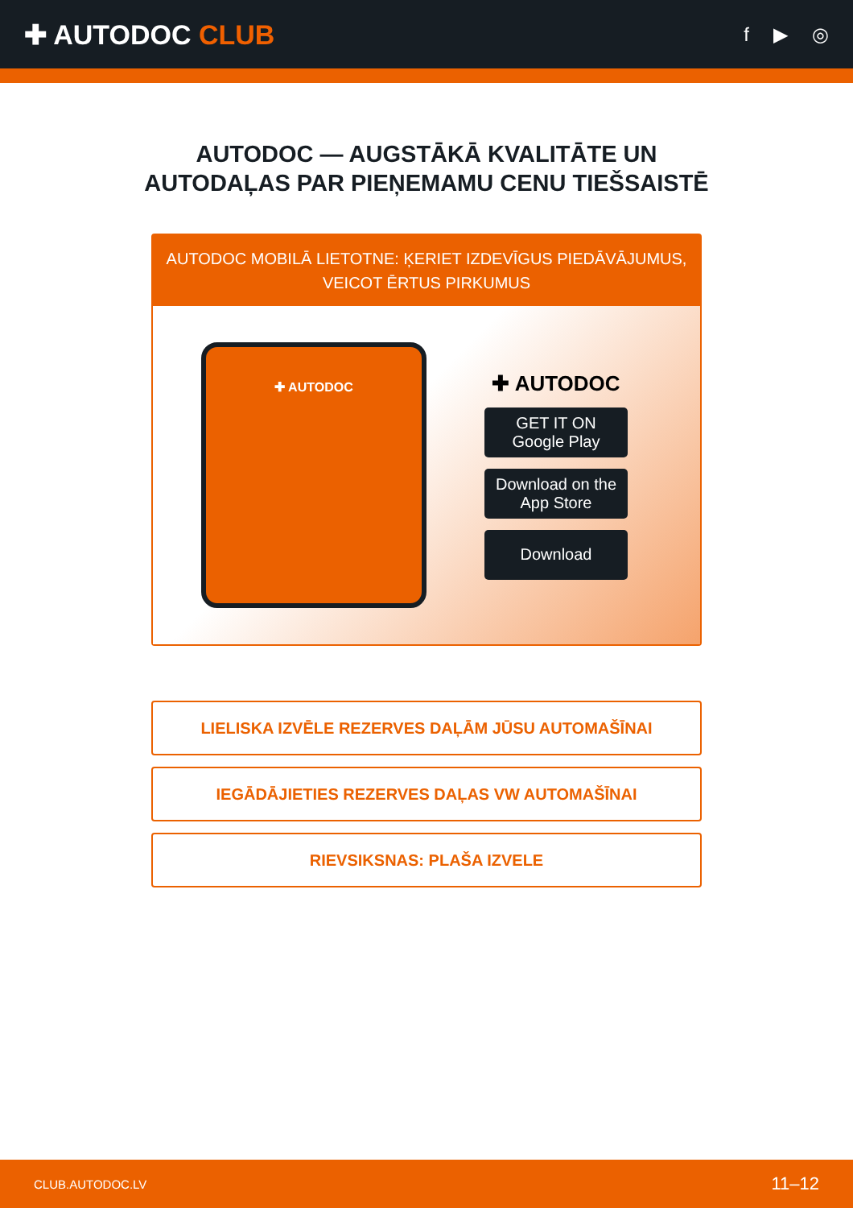✚ AUTODOC CLUB
f ▶ ◎
AUTODOC — AUGSTĀKĀ KVALITĀTE UN
AUTODAĻAS PAR PIEŅEMAMU CENU TIEŠSAISTĒ
AUTODOC MOBILĀ LIETOTNE: ĶERIET IZDEVĪGUS PIEDĀVĀJUMUS,
VEICOT ĒRTUS PIRKUMUS
✚ AUTODOC
✚ AUTODOC
GET IT ON
Google Play
Download on the
App Store
Download
LIELISKA IZVĒLE REZERVES DAĻĀM JŪSU AUTOMAŠĪNAI
IEGĀDĀJIETIES REZERVES DAĻAS VW AUTOMAŠĪNAI
RIEVSIKSNAS: PLAŠA IZVELE
CLUB.AUTODOC.LV 11–12